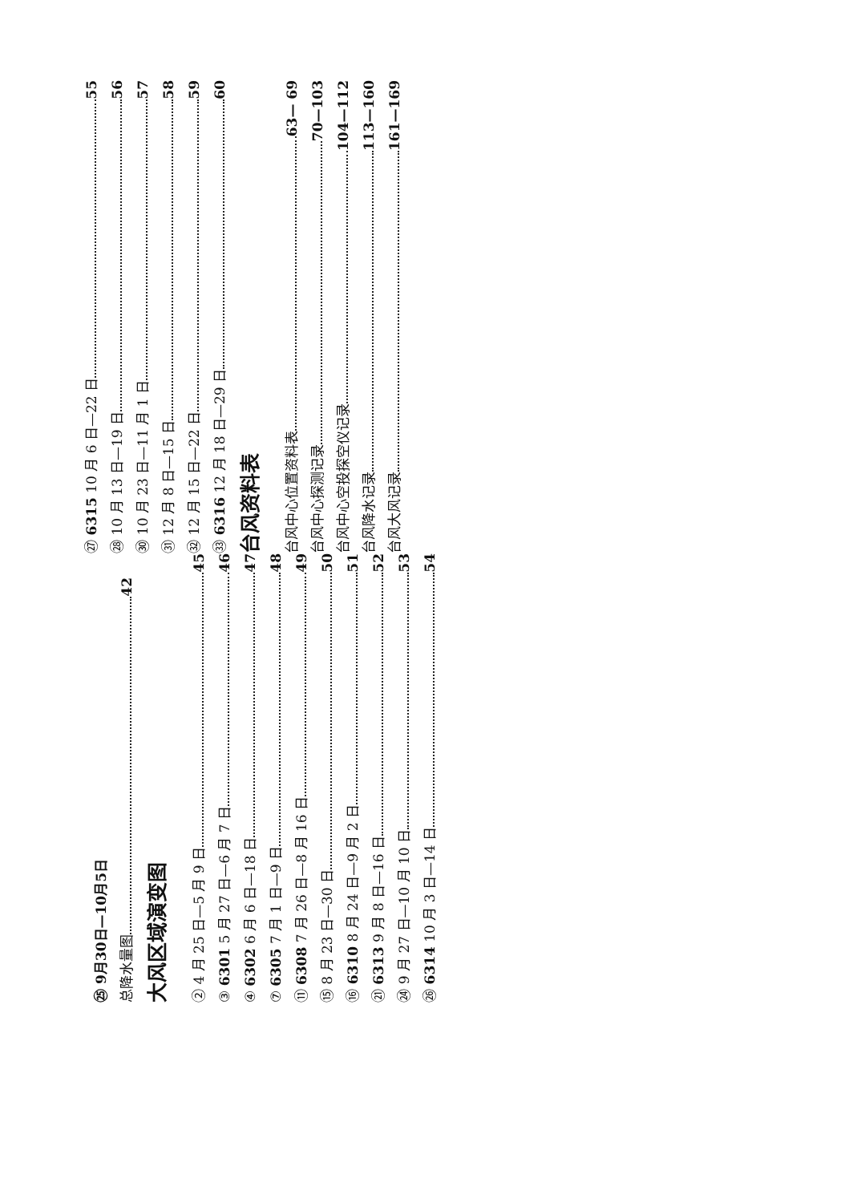㉕ 9月30日—10月5日
总降水量图 42
大风区域演变图
② 4 月 25 日—5 月 9 日 45
③ 6301 5 月 27 日—6 月 7 日 46
④ 6302 6 月 6 日—18 日 47
⑦ 6305 7 月 1 日—9 日 48
⑪ 6308 7 月 26 日—8 月 16 日 49
⑮ 8 月 23 日—30 日 50
⑯ 6310 8 月 24 日—9 月 2 日 51
㉑ 6313 9 月 8 日—16 日 52
㉔ 9 月 27 日—10 月 10 日 53
㉖ 6314 10 月 3 日—14 日 54
㉗ 6315 10 月 6 日—22 日 55
㉘ 10 月 13 日—19 日 56
㉚ 10 月 23 日—11 月 1 日 57
㉛ 12 月 8 日—15 日 58
㉜ 12 月 15 日—22 日 59
㉝ 6316 12 月 18 日—29 日 60
台风资料表
台风中心位置资料表 63— 69
台风中心探测记录 70—103
台风中心空投探空仪记录 104—112
台风降水记录 113—160
台风大风记录 161—169